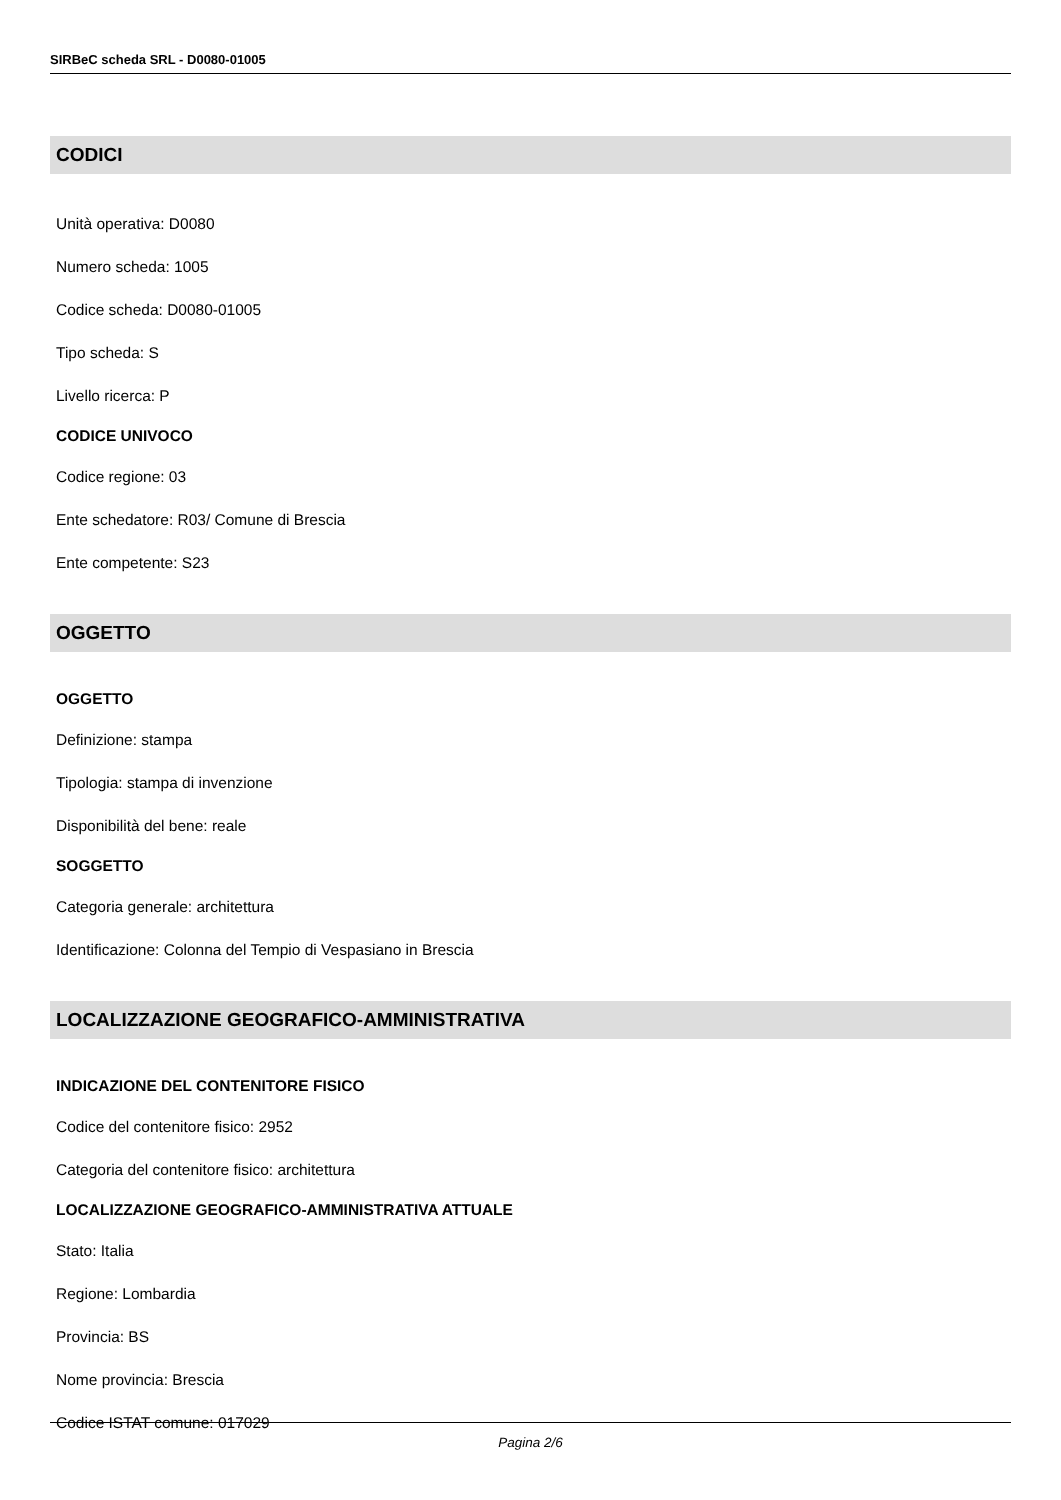SIRBeC scheda SRL - D0080-01005
CODICI
Unità operativa: D0080
Numero scheda: 1005
Codice scheda: D0080-01005
Tipo scheda: S
Livello ricerca: P
CODICE UNIVOCO
Codice regione: 03
Ente schedatore: R03/ Comune di Brescia
Ente competente: S23
OGGETTO
OGGETTO
Definizione: stampa
Tipologia: stampa di invenzione
Disponibilità del bene: reale
SOGGETTO
Categoria generale: architettura
Identificazione: Colonna del Tempio di Vespasiano in Brescia
LOCALIZZAZIONE GEOGRAFICO-AMMINISTRATIVA
INDICAZIONE DEL CONTENITORE FISICO
Codice del contenitore fisico: 2952
Categoria del contenitore fisico: architettura
LOCALIZZAZIONE GEOGRAFICO-AMMINISTRATIVA ATTUALE
Stato: Italia
Regione: Lombardia
Provincia: BS
Nome provincia: Brescia
Codice ISTAT comune: 017029
Pagina 2/6